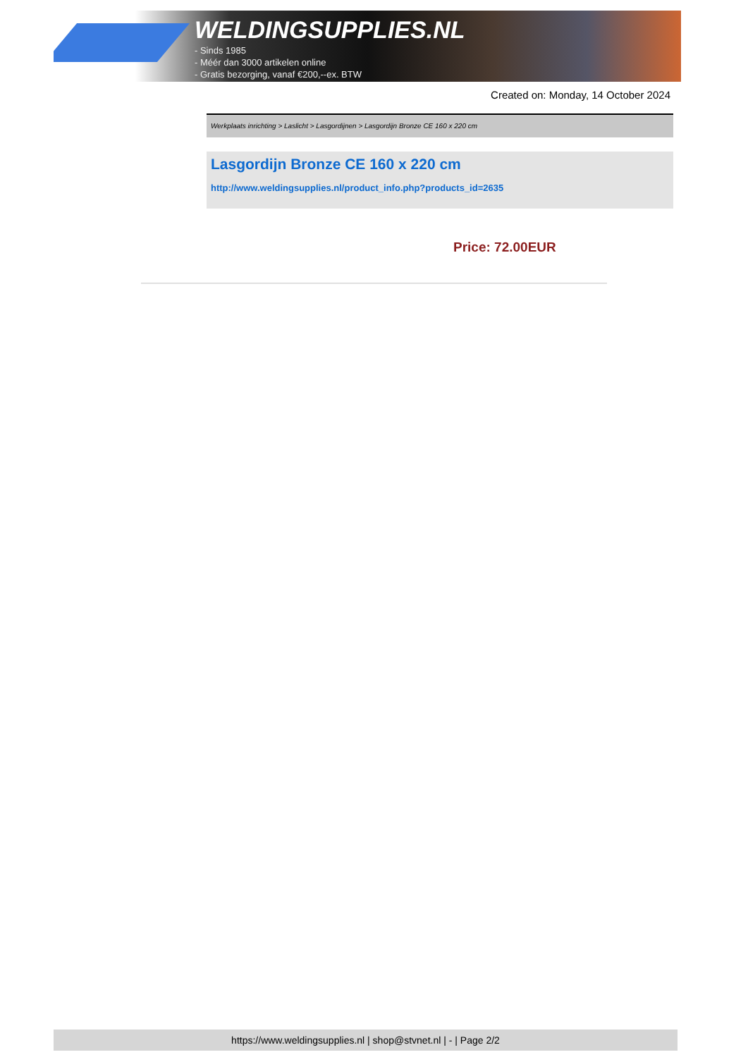WELDINGSUPPLIES.NL
- Sinds 1985
- Méér dan 3000 artikelen online
- Gratis bezorging, vanaf €200,--ex. BTW
Created on: Monday, 14 October 2024
Werkplaats inrichting > Laslicht > Lasgordijnen > Lasgordijn Bronze CE 160 x 220 cm
Lasgordijn Bronze CE 160 x 220 cm
http://www.weldingsupplies.nl/product_info.php?products_id=2635
Price: 72.00EUR
https://www.weldingsupplies.nl | shop@stvnet.nl | - | Page 2/2